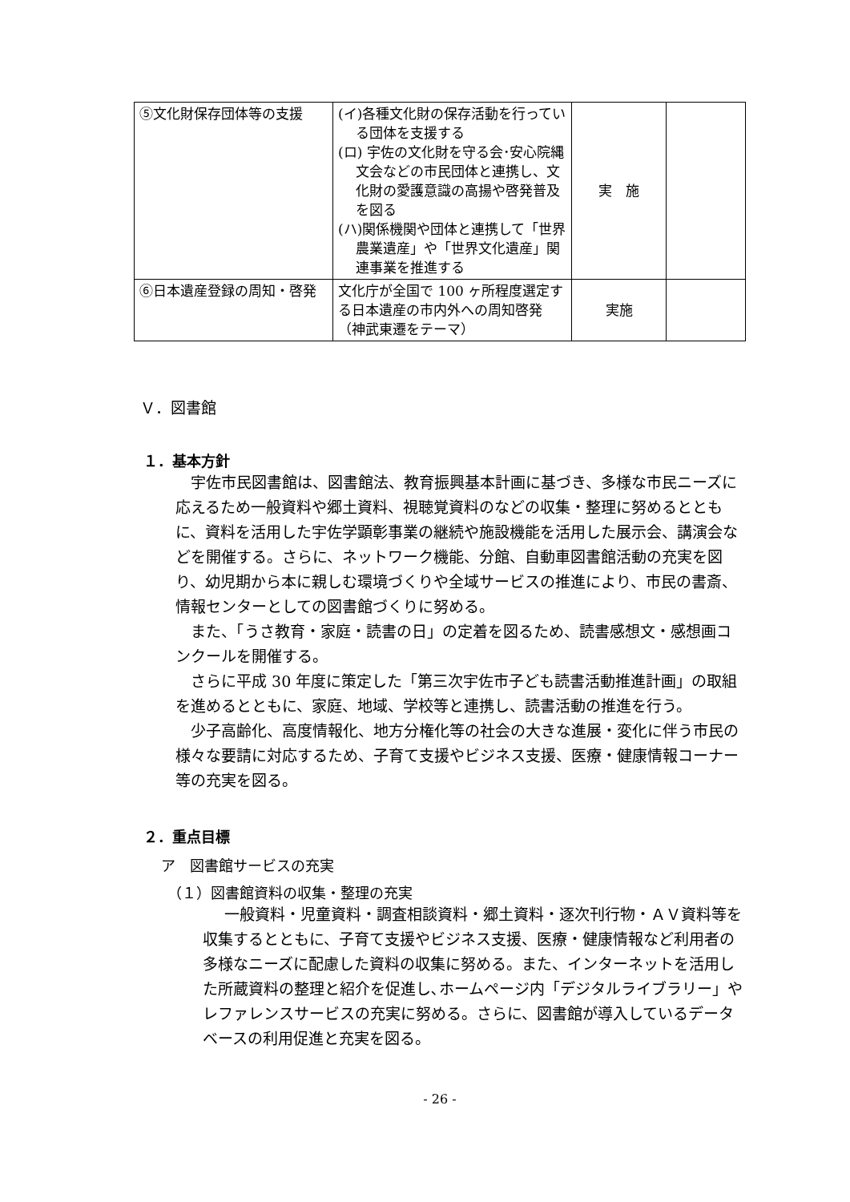| ⑤文化財保存団体等の支援 | (イ)各種文化財の保存活動を行っている団体を支援する (ロ) 宇佐の文化財を守る会･安心院縄文会などの市民団体と連携し、文化財の愛護意識の高揚や啓発普及を図る (ハ)関係機関や団体と連携して「世界農業遺産」や「世界文化遺産」関連事業を推進する | 実 施 | |
| ⑥日本遺産登録の周知・啓発 | 文化庁が全国で 100 ヶ所程度選定する日本遺産の市内外への周知啓発（神武東遷をテーマ） | 実施 | |
Ｖ．図書館
１．基本方針
宇佐市民図書館は、図書館法、教育振興基本計画に基づき、多様な市民ニーズに応えるため一般資料や郷土資料、視聴覚資料のなどの収集・整理に努めるとともに、資料を活用した宇佐学顕彰事業の継続や施設機能を活用した展示会、講演会などを開催する。さらに、ネットワーク機能、分館、自動車図書館活動の充実を図り、幼児期から本に親しむ環境づくりや全域サービスの推進により、市民の書斎、情報センターとしての図書館づくりに努める。
また、「うさ教育・家庭・読書の日」の定着を図るため、読書感想文・感想画コンクールを開催する。
さらに平成 30 年度に策定した「第三次宇佐市子ども読書活動推進計画」の取組を進めるとともに、家庭、地域、学校等と連携し、読書活動の推進を行う。
少子高齢化、高度情報化、地方分権化等の社会の大きな進展・変化に伴う市民の様々な要請に対応するため、子育て支援やビジネス支援、医療・健康情報コーナー等の充実を図る。
２．重点目標
ア　図書館サービスの充実
（１）図書館資料の収集・整理の充実
一般資料・児童資料・調査相談資料・郷土資料・逐次刊行物・ＡＶ資料等を収集するとともに、子育て支援やビジネス支援、医療・健康情報など利用者の多様なニーズに配慮した資料の収集に努める。また、インターネットを活用した所蔵資料の整理と紹介を促進し､ホームページ内「デジタルライブラリー」やレファレンスサービスの充実に努める。さらに、図書館が導入しているデータベースの利用促進と充実を図る。
- 26 -